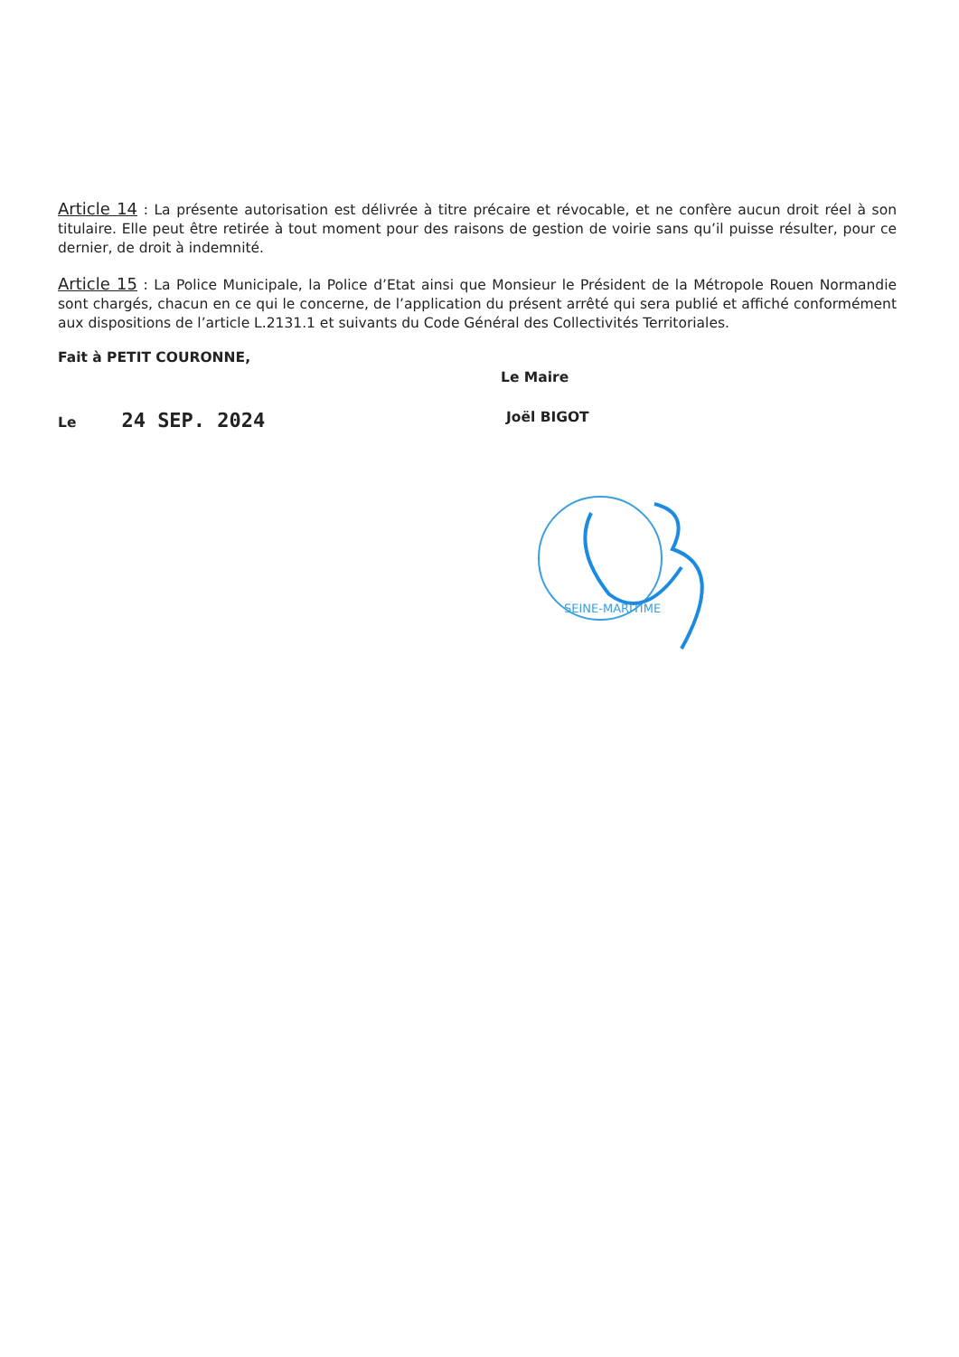Article 14 : La présente autorisation est délivrée à titre précaire et révocable, et ne confère aucun droit réel à son titulaire. Elle peut être retirée à tout moment pour des raisons de gestion de voirie sans qu’il puisse résulter, pour ce dernier, de droit à indemnité.
Article 15 : La Police Municipale, la Police d’Etat ainsi que Monsieur le Président de la Métropole Rouen Normandie sont chargés, chacun en ce qui le concerne, de l’application du présent arrêté qui sera publié et affiché conformément aux dispositions de l’article L.2131.1 et suivants du Code Général des Collectivités Territoriales.
Fait à PETIT COURONNE,
Le Maire
Le 24 SEP. 2024
Joël BIGOT
SEINE-MARITIME